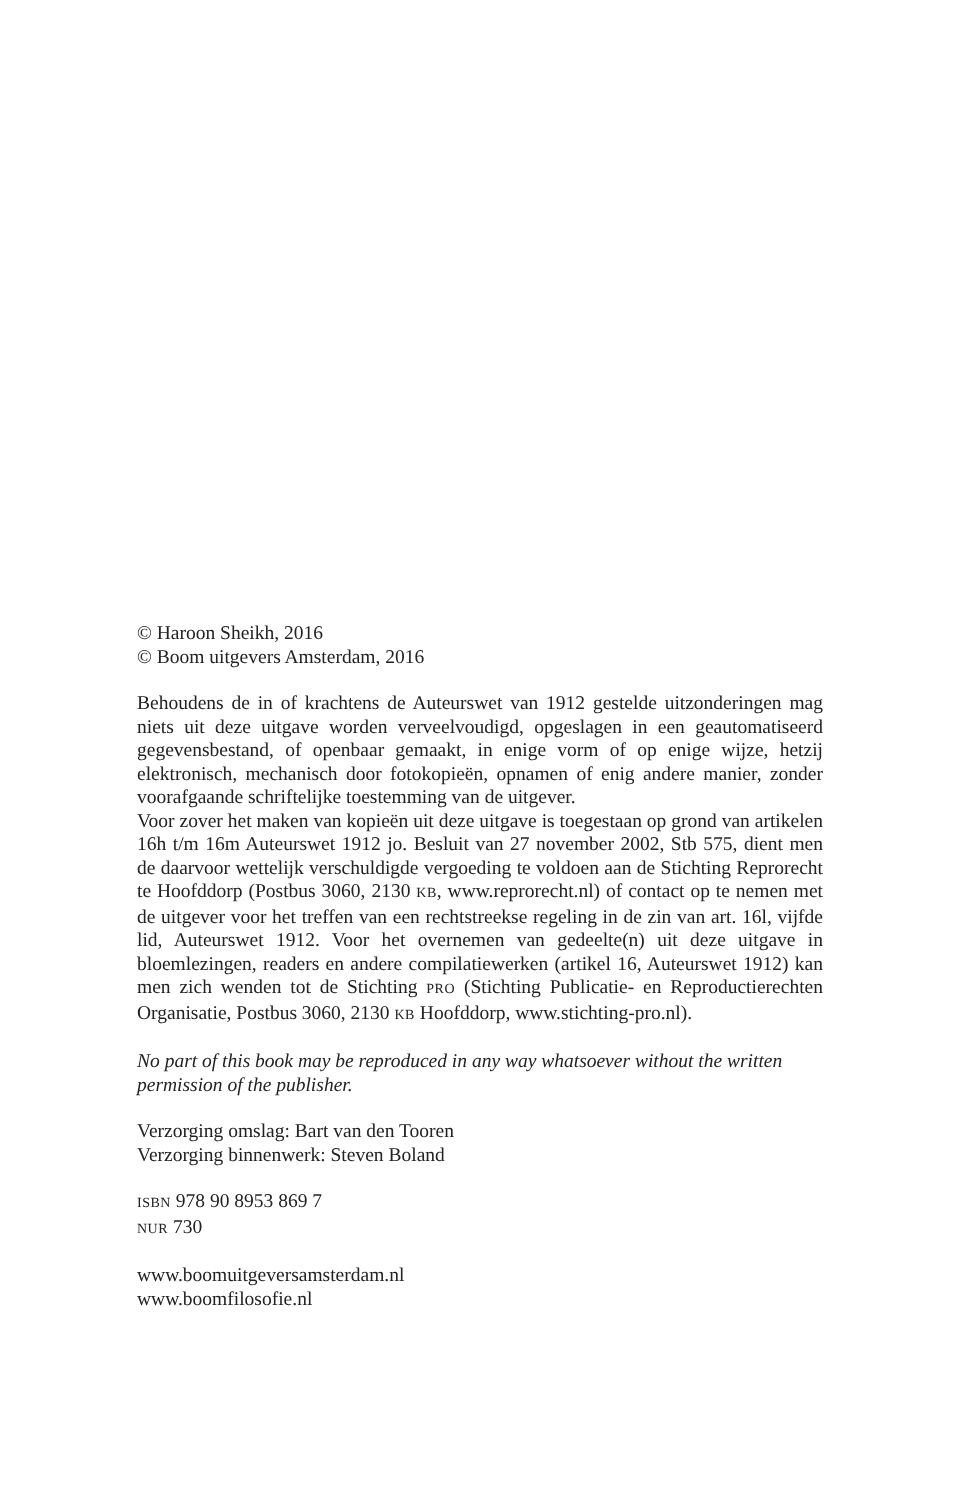© Haroon Sheikh, 2016
© Boom uitgevers Amsterdam, 2016
Behoudens de in of krachtens de Auteurswet van 1912 gestelde uitzonderingen mag niets uit deze uitgave worden verveelvoudigd, opgeslagen in een geautomatiseerd gegevensbestand, of openbaar gemaakt, in enige vorm of op enige wijze, hetzij elektronisch, mechanisch door fotokopieën, opnamen of enig andere manier, zonder voorafgaande schriftelijke toestemming van de uitgever.
Voor zover het maken van kopieën uit deze uitgave is toegestaan op grond van artikelen 16h t/m 16m Auteurswet 1912 jo. Besluit van 27 november 2002, Stb 575, dient men de daarvoor wettelijk verschuldigde vergoeding te voldoen aan de Stichting Reprorecht te Hoofddorp (Postbus 3060, 2130 KB, www.reprorecht.nl) of contact op te nemen met de uitgever voor het treffen van een rechtstreekse regeling in de zin van art. 16l, vijfde lid, Auteurswet 1912. Voor het overnemen van gedeelte(n) uit deze uitgave in bloemlezingen, readers en andere compilatiewerken (artikel 16, Auteurswet 1912) kan men zich wenden tot de Stichting PRO (Stichting Publicatie- en Reproductierechten Organisatie, Postbus 3060, 2130 KB Hoofddorp, www.stichting-pro.nl).
No part of this book may be reproduced in any way whatsoever without the written permission of the publisher.
Verzorging omslag: Bart van den Tooren
Verzorging binnenwerk: Steven Boland
ISBN 978 90 8953 869 7
NUR 730
www.boomuitgeversamsterdam.nl
www.boomfilosofie.nl